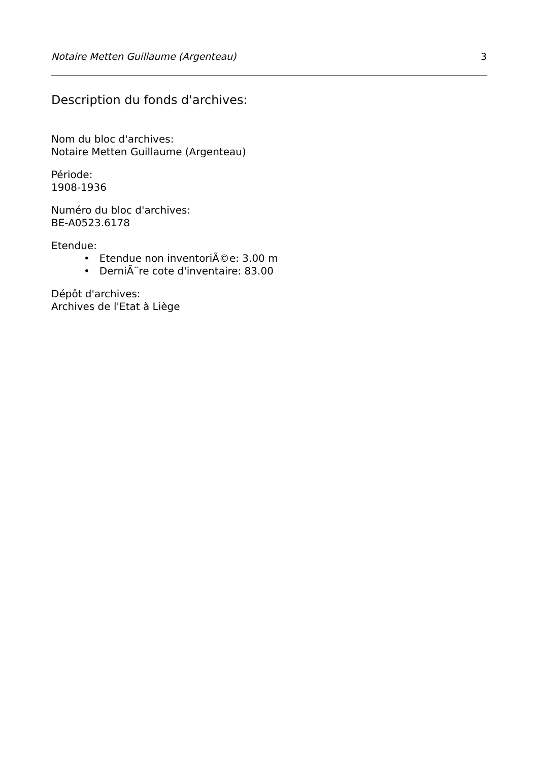Notaire Metten Guillaume (Argenteau) 3
Description du fonds d'archives:
Nom du bloc d'archives:
Notaire Metten Guillaume (Argenteau)
Période:
1908-1936
Numéro du bloc d'archives:
BE-A0523.6178
Etendue:
• Etendue non inventoriÃ©e: 3.00 m
• DerniÃ¨re cote d'inventaire: 83.00
Dépôt d'archives:
Archives de l'Etat à Liège